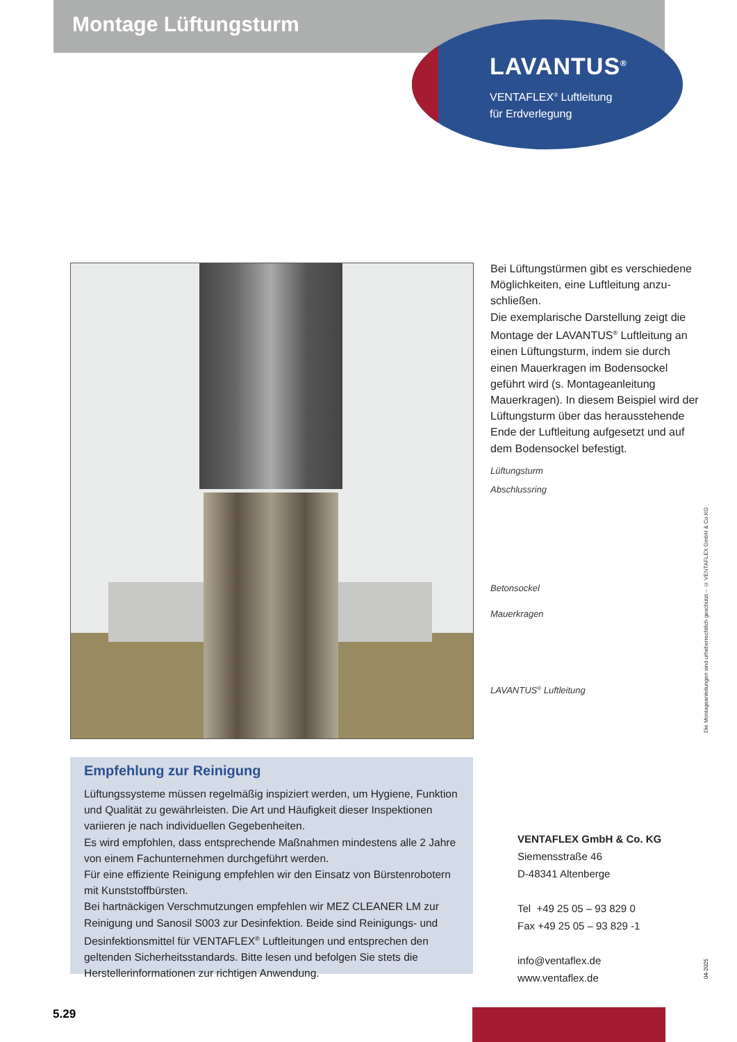Montage Lüftungsturm
LAVANTUS<sup>®</sup>
VENTAFLEX<sup>®</sup> Luftleitung
für Erdverlegung
Bei Lüftungstürmen gibt es verschiedene Möglichkeiten, eine Luftleitung anzu­schließen.
Die exemplarische Darstellung zeigt die Montage der LAVANTUS<sup>®</sup> Luftleitung an einen Lüftungsturm, indem sie durch einen Mauerkragen im Bodensockel geführt wird (s. Montageanleitung Mauerkragen). In diesem Beispiel wird der Lüftungsturm über das heraussteh­ende Ende der Luftleitung aufgesetzt und auf dem Bodensockel befestigt.
Lüftungsturm
Abschlussring
Betonsockel
Mauerkragen
LAVANTUS<sup>®</sup> Luftleitung
Empfehlung zur Reinigung
Lüftungssysteme müssen regelmäßig inspiziert werden, um Hygiene, Funktion und Qualität zu gewährleisten. Die Art und Häufigkeit dieser Inspektionen variieren je nach individuellen Gegebenheiten.
Es wird empfohlen, dass entsprechende Maßnahmen mindestens alle 2 Jahre von einem Fachunternehmen durchgeführt werden.
Für eine effiziente Reinigung empfehlen wir den Einsatz von Bürstenrobotern mit Kunststoffbürsten.
Bei hartnäckigen Verschmutzungen empfehlen wir MEZ CLEANER LM zur Reinigung und Sanosil S003 zur Desinfektion. Beide sind Reinigungs- und Desinfektionsmittel für VENTAFLEX<sup>®</sup> Luftleitungen und entsprechen den geltenden Sicherheitsstandards. Bitte lesen und befolgen Sie stets die Herstellerinformationen zur richtigen Anwendung.
VENTAFLEX GmbH & Co. KG
Siemensstraße 46
D-48341 Altenberge
Tel +49 25 05 – 93 829 0
Fax +49 25 05 – 93 829 -1
info@ventaflex.de
www.ventaflex.de
Die Montageanleitungen sind urheberrechtlich geschützt – © VENTAFLEX GmbH & Co.KG
04-2025
5.29